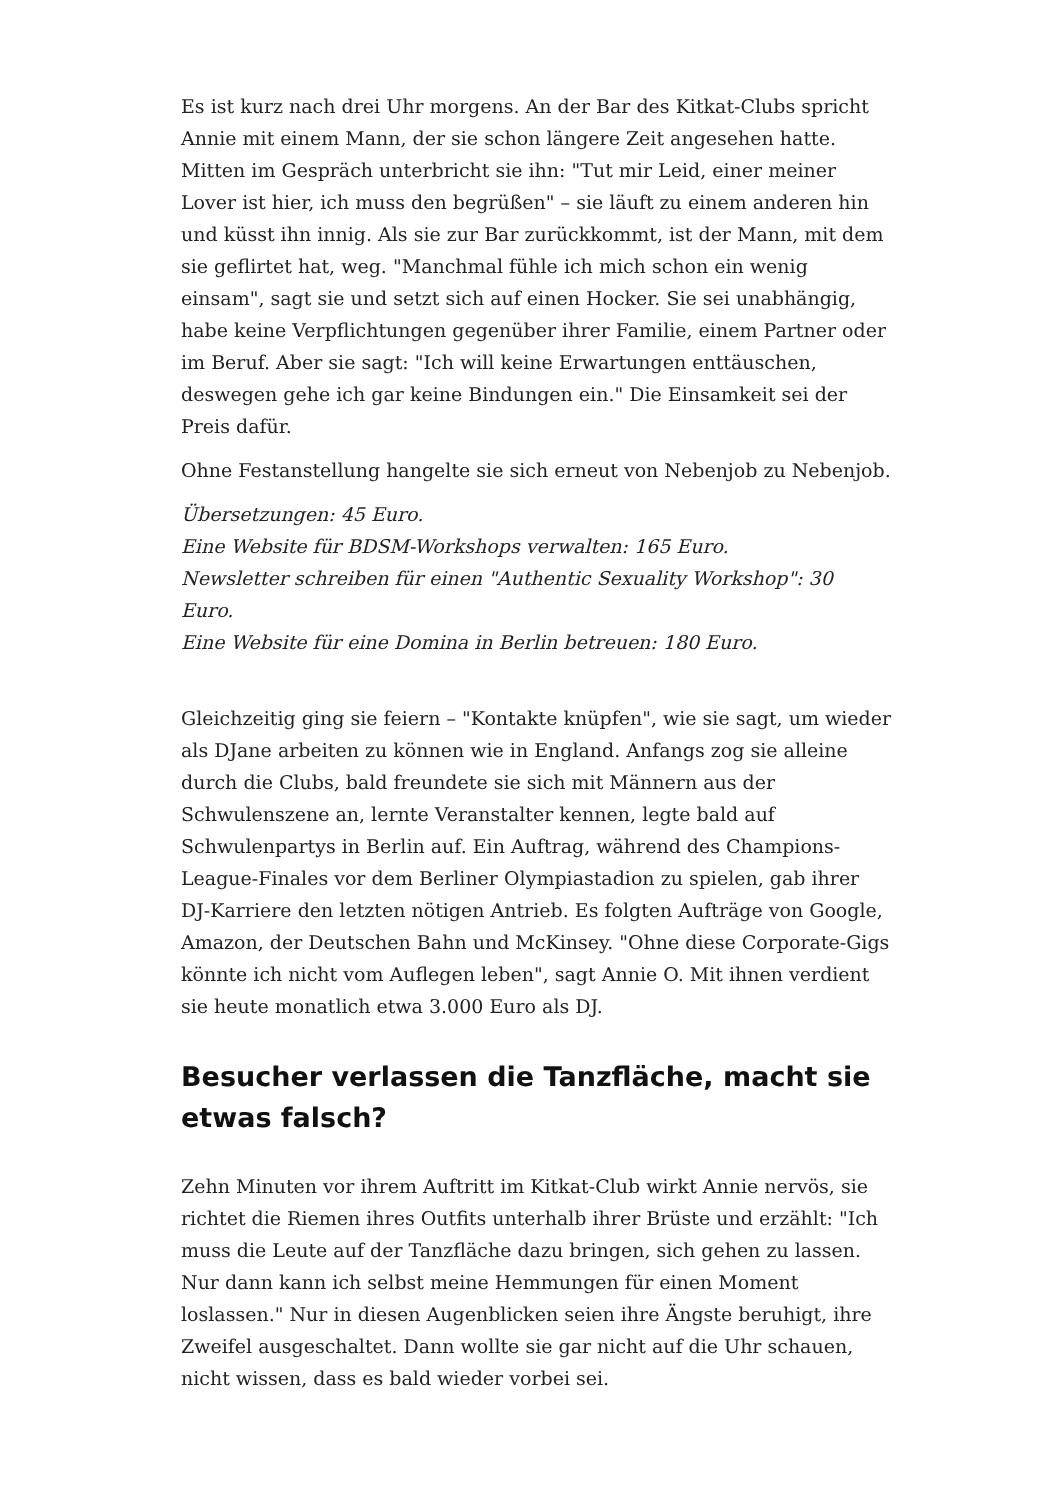Es ist kurz nach drei Uhr morgens. An der Bar des Kitkat-Clubs spricht Annie mit einem Mann, der sie schon längere Zeit angesehen hatte. Mitten im Gespräch unterbricht sie ihn: "Tut mir Leid, einer meiner Lover ist hier, ich muss den begrüßen" – sie läuft zu einem anderen hin und küsst ihn innig. Als sie zur Bar zurückkommt, ist der Mann, mit dem sie geflirtet hat, weg. "Manchmal fühle ich mich schon ein wenig einsam", sagt sie und setzt sich auf einen Hocker. Sie sei unabhängig, habe keine Verpflichtungen gegenüber ihrer Familie, einem Partner oder im Beruf. Aber sie sagt: "Ich will keine Erwartungen enttäuschen, deswegen gehe ich gar keine Bindungen ein." Die Einsamkeit sei der Preis dafür.
Ohne Festanstellung hangelte sie sich erneut von Nebenjob zu Nebenjob.
Übersetzungen: 45 Euro.
Eine Website für BDSM-Workshops verwalten: 165 Euro.
Newsletter schreiben für einen "Authentic Sexuality Workshop": 30 Euro.
Eine Website für eine Domina in Berlin betreuen: 180 Euro.
Gleichzeitig ging sie feiern – "Kontakte knüpfen", wie sie sagt, um wieder als DJane arbeiten zu können wie in England. Anfangs zog sie alleine durch die Clubs, bald freundete sie sich mit Männern aus der Schwulenszene an, lernte Veranstalter kennen, legte bald auf Schwulenpartys in Berlin auf. Ein Auftrag, während des Champions-League-Finales vor dem Berliner Olympiastadion zu spielen, gab ihrer DJ-Karriere den letzten nötigen Antrieb. Es folgten Aufträge von Google, Amazon, der Deutschen Bahn und McKinsey. "Ohne diese Corporate-Gigs könnte ich nicht vom Auflegen leben", sagt Annie O. Mit ihnen verdient sie heute monatlich etwa 3.000 Euro als DJ.
Besucher verlassen die Tanzfläche, macht sie etwas falsch?
Zehn Minuten vor ihrem Auftritt im Kitkat-Club wirkt Annie nervös, sie richtet die Riemen ihres Outfits unterhalb ihrer Brüste und erzählt: "Ich muss die Leute auf der Tanzfläche dazu bringen, sich gehen zu lassen. Nur dann kann ich selbst meine Hemmungen für einen Moment loslassen." Nur in diesen Augenblicken seien ihre Ängste beruhigt, ihre Zweifel ausgeschaltet. Dann wollte sie gar nicht auf die Uhr schauen, nicht wissen, dass es bald wieder vorbei sei.